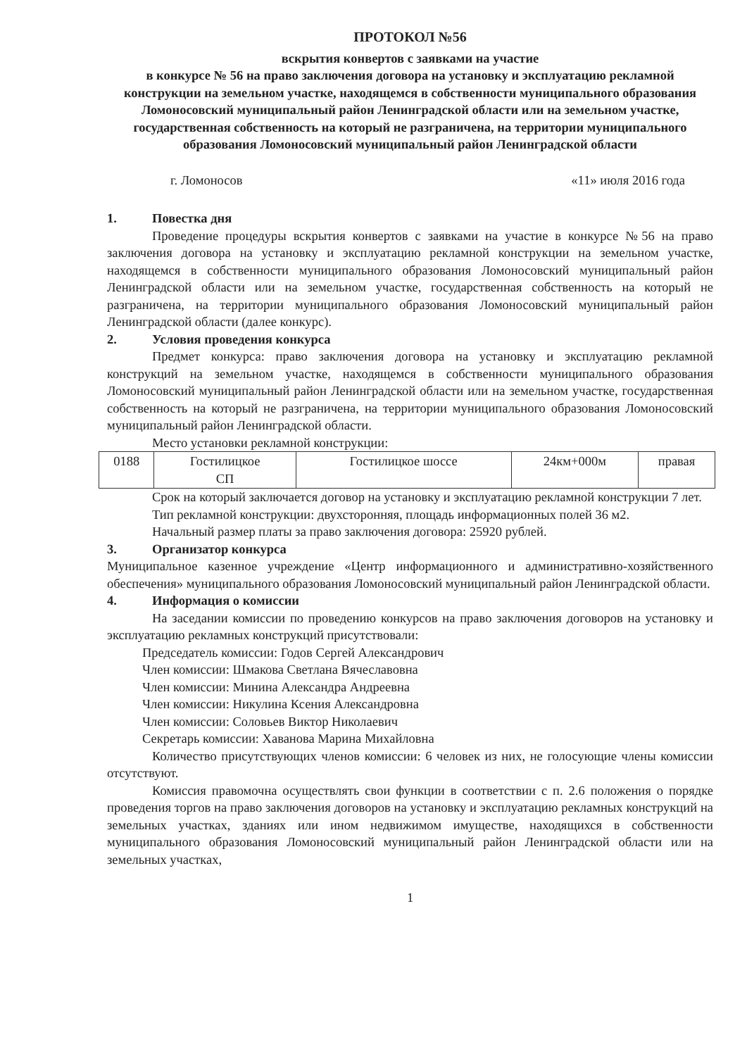ПРОТОКОЛ №56
вскрытия конвертов с заявками на участие
в конкурсе № 56 на право заключения договора на установку и эксплуатацию рекламной конструкции на земельном участке, находящемся в собственности муниципального образования Ломоносовский муниципальный район Ленинградской области или на земельном участке, государственная собственность на который не разграничена, на территории муниципального образования Ломоносовский муниципальный район Ленинградской области
г. Ломоносов «11» июля 2016 года
1. Повестка дня
Проведение процедуры вскрытия конвертов с заявками на участие в конкурсе №56 на право заключения договора на установку и эксплуатацию рекламной конструкции на земельном участке, находящемся в собственности муниципального образования Ломоносовский муниципальный район Ленинградской области или на земельном участке, государственная собственность на который не разграничена, на территории муниципального образования Ломоносовский муниципальный район Ленинградской области (далее конкурс).
2. Условия проведения конкурса
Предмет конкурса: право заключения договора на установку и эксплуатацию рекламной конструкций на земельном участке, находящемся в собственности муниципального образования Ломоносовский муниципальный район Ленинградской области или на земельном участке, государственная собственность на который не разграничена, на территории муниципального образования Ломоносовский муниципальный район Ленинградской области.
Место установки рекламной конструкции:
| 0188 | Гостилицкое СП | Гостилицкое шоссе | 24км+000м | правая |
Срок на который заключается договор на установку и эксплуатацию рекламной конструкции 7 лет.
Тип рекламной конструкции: двухсторонняя, площадь информационных полей 36 м2.
Начальный размер платы за право заключения договора: 25920 рублей.
3. Организатор конкурса
Муниципальное казенное учреждение «Центр информационного и административно-хозяйственного обеспечения» муниципального образования Ломоносовский муниципальный район Ленинградской области.
4. Информация о комиссии
На заседании комиссии по проведению конкурсов на право заключения договоров на установку и эксплуатацию рекламных конструкций присутствовали:
Председатель комиссии: Годов Сергей Александрович
Член комиссии: Шмакова Светлана Вячеславовна
Член комиссии: Минина Александра Андреевна
Член комиссии: Никулина Ксения Александровна
Член комиссии: Соловьев Виктор Николаевич
Секретарь комиссии: Хаванова Марина Михайловна
Количество присутствующих членов комиссии: 6 человек из них, не голосующие члены комиссии отсутствуют.
Комиссия правомочна осуществлять свои функции в соответствии с п. 2.6 положения о порядке проведения торгов на право заключения договоров на установку и эксплуатацию рекламных конструкций на земельных участках, зданиях или ином недвижимом имуществе, находящихся в собственности муниципального образования Ломоносовский муниципальный район Ленинградской области или на земельных участках,
1